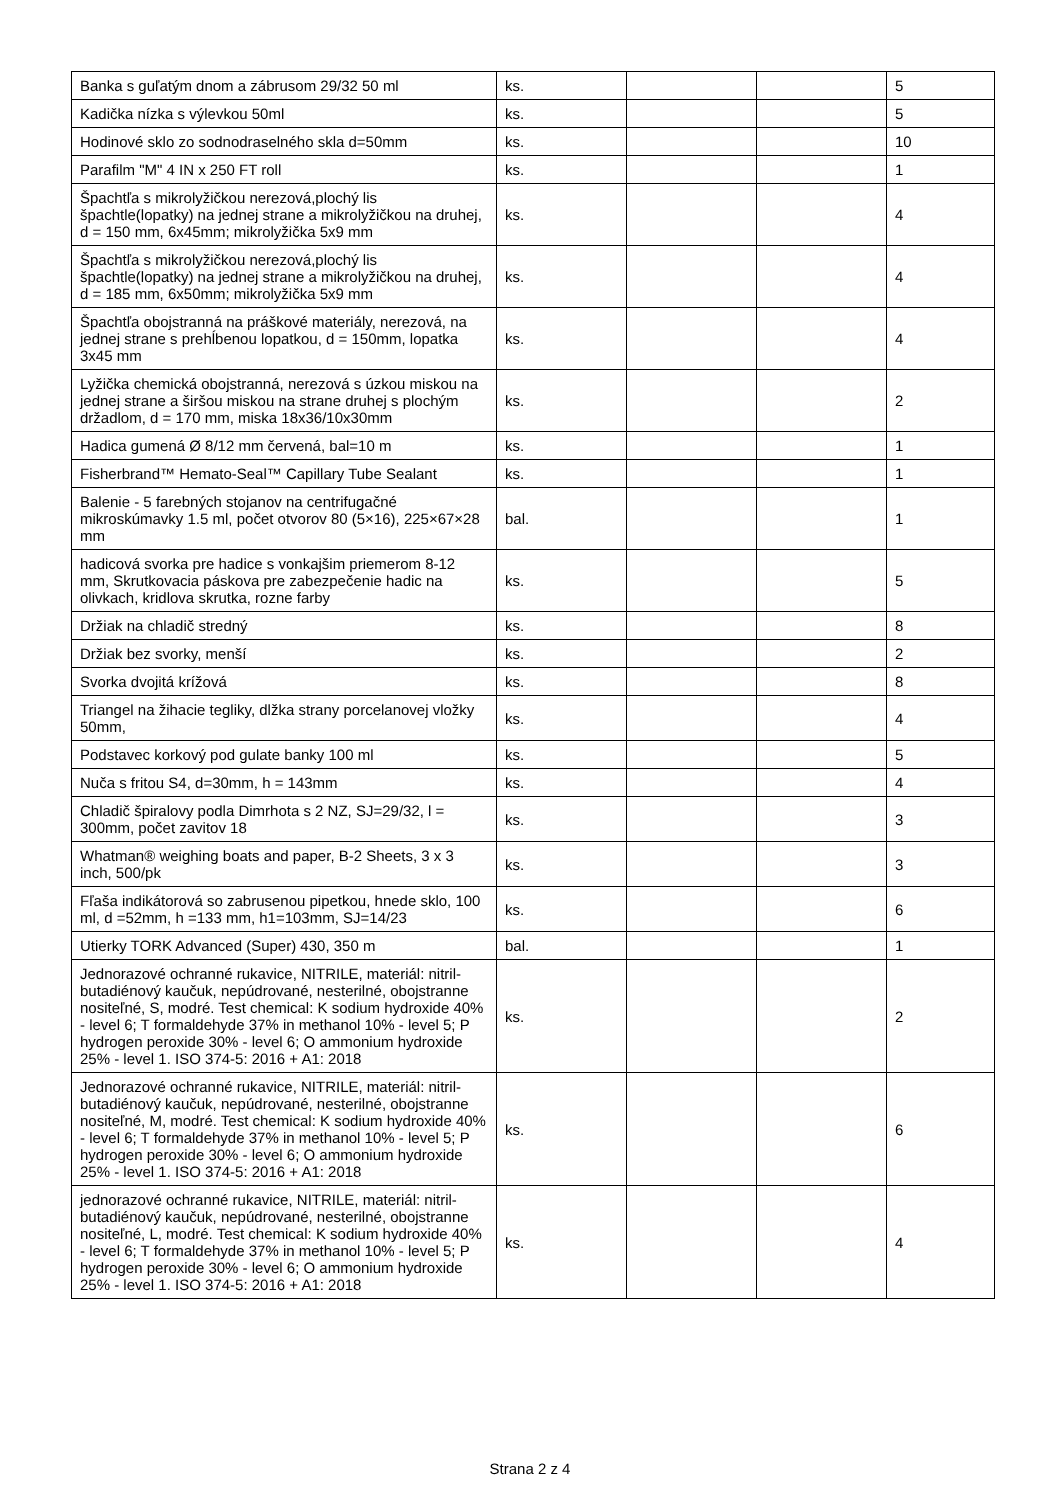| Banka s guľatým dnom a zábrusom 29/32 50 ml | ks. | | | 5 |
| Kadička nízka s výlevkou 50ml | ks. | | | 5 |
| Hodinové sklo zo sodnodraselného skla d=50mm | ks. | | | 10 |
| Parafilm "M" 4 IN x 250 FT roll | ks. | | | 1 |
| Špachtľa s mikrolyžičkou nerezová,plochý lis špachtle(lopatky) na jednej strane a mikrolyžičkou na druhej, d = 150 mm, 6x45mm; mikrolyžička 5x9 mm | ks. | | | 4 |
| Špachtľa s mikrolyžičkou nerezová,plochý lis špachtle(lopatky) na jednej strane a mikrolyžičkou na druhej, d = 185 mm, 6x50mm; mikrolyžička 5x9 mm | ks. | | | 4 |
| Špachtľa obojstranná na práškové materiály, nerezová, na jednej strane s prehĺbenou lopatkou, d = 150mm, lopatka 3x45 mm | ks. | | | 4 |
| Lyžička chemická obojstranná, nerezová s úzkou miskou na jednej strane a širšou miskou na strane druhej s plochým držadlom, d = 170 mm, miska 18x36/10x30mm | ks. | | | 2 |
| Hadica gumená Ø 8/12 mm červená, bal=10 m | ks. | | | 1 |
| Fisherbrand™ Hemato-Seal™ Capillary Tube Sealant | ks. | | | 1 |
| Balenie - 5 farebných stojanov na centrifugačné mikroskúmavky 1.5 ml, počet otvorov 80 (5×16), 225×67×28 mm | bal. | | | 1 |
| hadicová svorka pre hadice s vonkajšim priemerom 8-12 mm, Skrutkovacia páskova pre zabezpečenie hadic na olivkach, kridlova skrutka, rozne farby | ks. | | | 5 |
| Držiak na chladič stredný | ks. | | | 8 |
| Držiak bez svorky, menší | ks. | | | 2 |
| Svorka dvojitá krížová | ks. | | | 8 |
| Triangel na žihacie tegliky, dlžka strany porcelanovej vložky 50mm, | ks. | | | 4 |
| Podstavec korkový pod gulate banky 100 ml | ks. | | | 5 |
| Nuča s fritou S4, d=30mm, h = 143mm | ks. | | | 4 |
| Chladič špiralovy podla Dimrhota s 2 NZ, SJ=29/32, l = 300mm, počet zavitov 18 | ks. | | | 3 |
| Whatman® weighing boats and paper, B-2 Sheets, 3 x 3 inch, 500/pk | ks. | | | 3 |
| Fľaša indikátorová so zabrusenou pipetkou, hnede sklo, 100 ml, d =52mm, h =133 mm, h1=103mm, SJ=14/23 | ks. | | | 6 |
| Utierky TORK Advanced (Super) 430, 350 m | bal. | | | 1 |
| Jednorazové ochranné rukavice, NITRILE, materiál: nitril-butadiénový kaučuk, nepúdrované, nesterilné, obojstranne nositeľné, S, modré. Test chemical: K sodium hydroxide 40% - level 6; T formaldehyde 37% in methanol 10% - level 5; P hydrogen peroxide 30% - level 6; O ammonium hydroxide 25% - level 1. ISO 374-5: 2016 + A1: 2018 | ks. | | | 2 |
| Jednorazové ochranné rukavice, NITRILE, materiál: nitril-butadiénový kaučuk, nepúdrované, nesterilné, obojstranne nositeľné, M, modré. Test chemical: K sodium hydroxide 40% - level 6; T formaldehyde 37% in methanol 10% - level 5; P hydrogen peroxide 30% - level 6; O ammonium hydroxide 25% - level 1. ISO 374-5: 2016 + A1: 2018 | ks. | | | 6 |
| jednorazové ochranné rukavice, NITRILE, materiál: nitril-butadiénový kaučuk, nepúdrované, nesterilné, obojstranne nositeľné, L, modré. Test chemical: K sodium hydroxide 40% - level 6; T formaldehyde 37% in methanol 10% - level 5; P hydrogen peroxide 30% - level 6; O ammonium hydroxide 25% - level 1. ISO 374-5: 2016 + A1: 2018 | ks. | | | 4 |
Strana 2 z 4